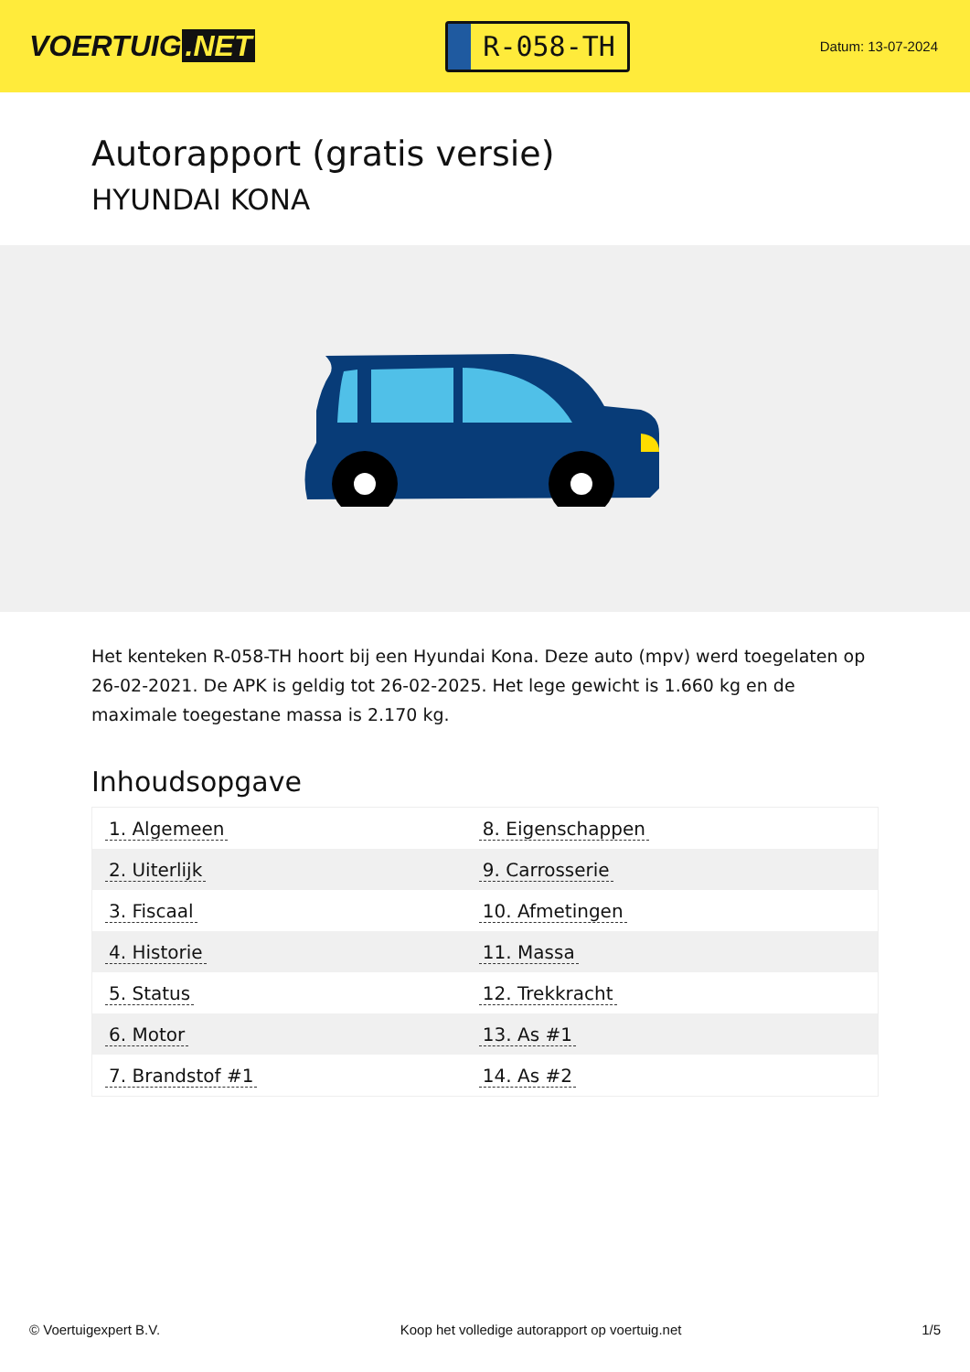VOERTUIG.NET
R-058-TH
Datum: 13-07-2024
Autorapport (gratis versie)
HYUNDAI KONA
Het kenteken R-058-TH hoort bij een Hyundai Kona. Deze auto (mpv) werd toegelaten op 26-02-2021. De APK is geldig tot 26-02-2025. Het lege gewicht is 1.660 kg en de maximale toegestane massa is 2.170 kg.
Inhoudsopgave
| 1. Algemeen | 8. Eigenschappen |
| 2. Uiterlijk | 9. Carrosserie |
| 3. Fiscaal | 10. Afmetingen |
| 4. Historie | 11. Massa |
| 5. Status | 12. Trekkracht |
| 6. Motor | 13. As #1 |
| 7. Brandstof #1 | 14. As #2 |
© Voertuigexpert B.V. Koop het volledige autorapport op voertuig.net 1/5